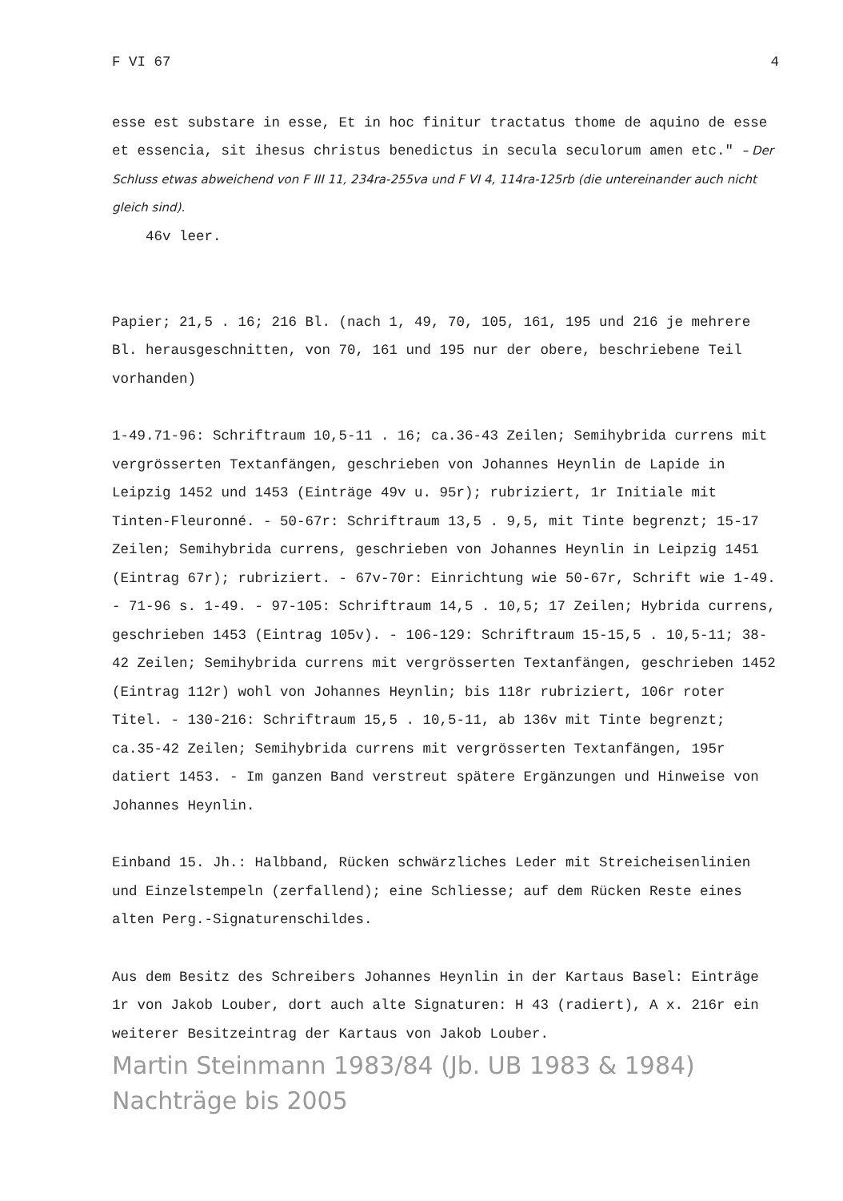F VI 67 4
esse est substare in esse, Et in hoc finitur tractatus thome de aquino de esse et essencia, sit ihesus christus benedictus in secula seculorum amen etc." – Der Schluss etwas abweichend von F III 11, 234ra-255va und F VI 4, 114ra-125rb (die untereinander auch nicht gleich sind).
46v leer.
Papier; 21,5 . 16; 216 Bl. (nach 1, 49, 70, 105, 161, 195 und 216 je mehrere Bl. herausgeschnitten, von 70, 161 und 195 nur der obere, beschriebene Teil vorhanden)
1-49.71-96: Schriftraum 10,5-11 . 16; ca.36-43 Zeilen; Semihybrida currens mit vergrösserten Textanfängen, geschrieben von Johannes Heynlin de Lapide in Leipzig 1452 und 1453 (Einträge 49v u. 95r); rubriziert, 1r Initiale mit Tinten-Fleuronné. - 50-67r: Schriftraum 13,5 . 9,5, mit Tinte begrenzt; 15-17 Zeilen; Semihybrida currens, geschrieben von Johannes Heynlin in Leipzig 1451 (Eintrag 67r); rubriziert. - 67v-70r: Einrichtung wie 50-67r, Schrift wie 1-49. - 71-96 s. 1-49. - 97-105: Schriftraum 14,5 . 10,5; 17 Zeilen; Hybrida currens, geschrieben 1453 (Eintrag 105v). - 106-129: Schriftraum 15-15,5 . 10,5-11; 38-42 Zeilen; Semihybrida currens mit vergrösserten Textanfängen, geschrieben 1452 (Eintrag 112r) wohl von Johannes Heynlin; bis 118r rubriziert, 106r roter Titel. - 130-216: Schriftraum 15,5 . 10,5-11, ab 136v mit Tinte begrenzt; ca.35-42 Zeilen; Semihybrida currens mit vergrösserten Textanfängen, 195r datiert 1453. - Im ganzen Band verstreut spätere Ergänzungen und Hinweise von Johannes Heynlin.
Einband 15. Jh.: Halbband, Rücken schwärzliches Leder mit Streicheisenlinien und Einzelstempeln (zerfallend); eine Schliesse; auf dem Rücken Reste eines alten Perg.-Signaturenschildes.
Aus dem Besitz des Schreibers Johannes Heynlin in der Kartaus Basel: Einträge 1r von Jakob Louber, dort auch alte Signaturen: H 43 (radiert), A x. 216r ein weiterer Besitzeintrag der Kartaus von Jakob Louber.
Martin Steinmann 1983/84 (Jb. UB 1983 & 1984)
Nachträge bis 2005